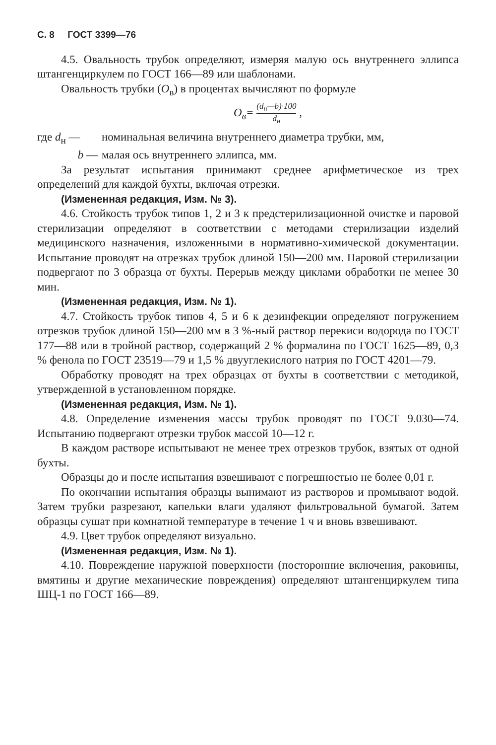С. 8 ГОСТ 3399—76
4.5. Овальность трубок определяют, измеряя малую ось внутреннего эллипса штангенциркулем по ГОСТ 166—89 или шаблонами.
Овальность трубки (О<sub>в</sub>) в процентах вычисляют по формуле
О<sub>в</sub>= (d<sub>н</sub>—b)·100 d<sub>н</sub> ,
где d<sub>н</sub> — номинальная величина внутреннего диаметра трубки, мм,
b — малая ось внутреннего эллипса, мм.
За результат испытания принимают среднее арифметическое из трех определений для каждой бухты, включая отрезки.
(Измененная редакция, Изм. № 3).
4.6. Стойкость трубок типов 1, 2 и 3 к предстерилизационной очистке и паровой стерилизации определяют в соответствии с методами стерилизации изделий медицинского назначения, изложенными в нормативно-химической документации. Испытание проводят на отрезках трубок длиной 150—200 мм. Паровой стерилизации подвергают по 3 образца от бухты. Перерыв между циклами обработки не менее 30 мин.
(Измененная редакция, Изм. № 1).
4.7. Стойкость трубок типов 4, 5 и 6 к дезинфекции определяют погружением отрезков трубок длиной 150—200 мм в 3 %-ный раствор перекиси водорода по ГОСТ 177—88 или в тройной раствор, содержащий 2 % формалина по ГОСТ 1625—89, 0,3 % фенола по ГОСТ 23519—79 и 1,5 % двууглекислого натрия по ГОСТ 4201—79.
Обработку проводят на трех образцах от бухты в соответствии с методикой, утвержденной в установленном порядке.
(Измененная редакция, Изм. № 1).
4.8. Определение изменения массы трубок проводят по ГОСТ 9.030—74. Испытанию подвергают отрезки трубок массой 10—12 г.
В каждом растворе испытывают не менее трех отрезков трубок, взятых от одной бухты.
Образцы до и после испытания взвешивают с погрешностью не более 0,01 г.
По окончании испытания образцы вынимают из растворов и промывают водой. Затем трубки разрезают, капельки влаги удаляют фильтровальной бумагой. Затем образцы сушат при комнатной температуре в течение 1 ч и вновь взвешивают.
4.9. Цвет трубок определяют визуально.
(Измененная редакция, Изм. № 1).
4.10. Повреждение наружной поверхности (посторонние включения, раковины, вмятины и другие механические повреждения) определяют штангенциркулем типа ШЦ-1 по ГОСТ 166—89.